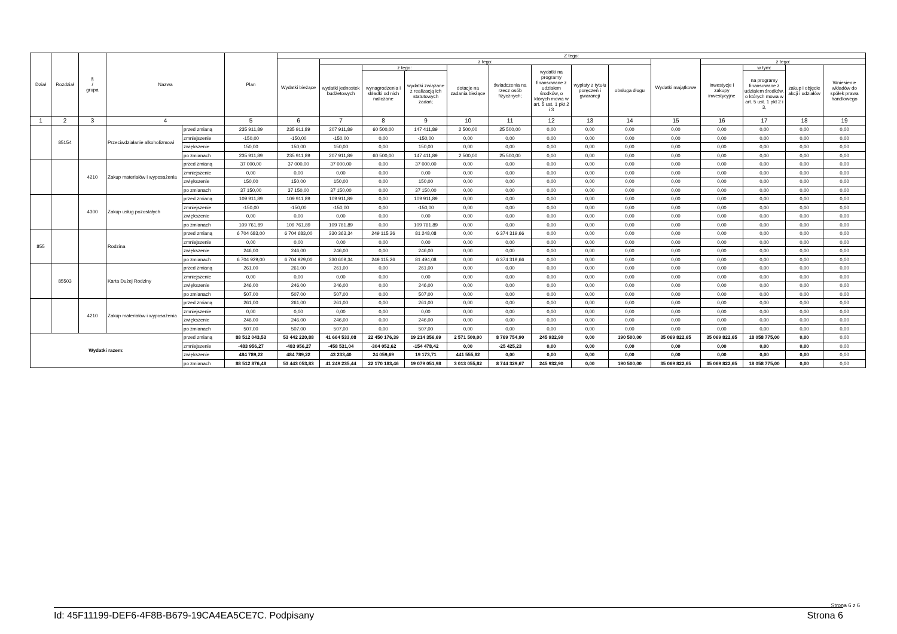| Dział | Rozdział | § / grupa | Nazwa | | Plan | Z tego: | | | | | | | | | | | | | |
| --- | --- | --- | --- | --- | --- | --- | --- | --- | --- | --- | --- | --- | --- | --- | --- | --- | --- | --- | --- |
| | | | | | | Wydatki bieżące | z tego: | | | | | | | | Wydatki majątkowe | z tego: | | | |
| | | | | | | | wydatki jednostek budżetowych | z tego: | | dotacje na zadania bieżące | świadczenia na rzecz osób fizycznych; | wydatki na programy finansowane z udziałem środków, o których mowa w art. 5 ust. 1 pkt 2 i 3 | wypłaty z tytułu poręczeń i gwarancji | obsługa długu | | inwestycje i zakupy inwestycyjne | w tym: | zakup i objęcie akcji i udziałów | Wniesienie wkładów do spółek prawa handlowego |
| | | | | | | | | wynagrodzenia i składki od nich naliczane | wydatki związane z realizacją ich statutowych zadań; | | | | | | | | na programy finansowane z udziałem środków, o których mowa w art. 5 ust. 1 pkt 2 i 3, | | |
| 1 | 2 | 3 | 4 | | 5 | 6 | 7 | 8 | 9 | 10 | 11 | 12 | 13 | 14 | 15 | 16 | 17 | 18 | 19 |
| | 85154 | | Przeciwdziałanie alkoholizmowi | przed zmianą | 235 911,89 | 235 911,89 | 207 911,89 | 60 500,00 | 147 411,89 | 2 500,00 | 25 500,00 | 0,00 | 0,00 | 0,00 | 0,00 | 0,00 | 0,00 | 0,00 | 0,00 |
| | | | | zmniejszenie | -150,00 | -150,00 | -150,00 | 0,00 | -150,00 | 0,00 | 0,00 | 0,00 | 0,00 | 0,00 | 0,00 | 0,00 | 0,00 | 0,00 | 0,00 |
| | | | | zwiększenie | 150,00 | 150,00 | 150,00 | 0,00 | 150,00 | 0,00 | 0,00 | 0,00 | 0,00 | 0,00 | 0,00 | 0,00 | 0,00 | 0,00 | 0,00 |
| | | | | po zmianach | 235 911,89 | 235 911,89 | 207 911,89 | 60 500,00 | 147 411,89 | 2 500,00 | 25 500,00 | 0,00 | 0,00 | 0,00 | 0,00 | 0,00 | 0,00 | 0,00 | 0,00 |
| | | 4210 | Zakup materiałów i wyposażenia | przed zmianą | 37 000,00 | 37 000,00 | 37 000,00 | 0,00 | 37 000,00 | 0,00 | 0,00 | 0,00 | 0,00 | 0,00 | 0,00 | 0,00 | 0,00 | 0,00 | 0,00 |
| | | | | zmniejszenie | 0,00 | 0,00 | 0,00 | 0,00 | 0,00 | 0,00 | 0,00 | 0,00 | 0,00 | 0,00 | 0,00 | 0,00 | 0,00 | 0,00 | 0,00 |
| | | | | zwiększenie | 150,00 | 150,00 | 150,00 | 0,00 | 150,00 | 0,00 | 0,00 | 0,00 | 0,00 | 0,00 | 0,00 | 0,00 | 0,00 | 0,00 | 0,00 |
| | | | | po zmianach | 37 150,00 | 37 150,00 | 37 150,00 | 0,00 | 37 150,00 | 0,00 | 0,00 | 0,00 | 0,00 | 0,00 | 0,00 | 0,00 | 0,00 | 0,00 | 0,00 |
| | | 4300 | Zakup usług pozostałych | przed zmianą | 109 911,89 | 109 911,89 | 109 911,89 | 0,00 | 109 911,89 | 0,00 | 0,00 | 0,00 | 0,00 | 0,00 | 0,00 | 0,00 | 0,00 | 0,00 | 0,00 |
| | | | | zmniejszenie | -150,00 | -150,00 | -150,00 | 0,00 | -150,00 | 0,00 | 0,00 | 0,00 | 0,00 | 0,00 | 0,00 | 0,00 | 0,00 | 0,00 | 0,00 |
| | | | | zwiększenie | 0,00 | 0,00 | 0,00 | 0,00 | 0,00 | 0,00 | 0,00 | 0,00 | 0,00 | 0,00 | 0,00 | 0,00 | 0,00 | 0,00 | 0,00 |
| | | | | po zmianach | 109 761,89 | 109 761,89 | 109 761,89 | 0,00 | 109 761,89 | 0,00 | 0,00 | 0,00 | 0,00 | 0,00 | 0,00 | 0,00 | 0,00 | 0,00 | 0,00 |
| 855 | | | Rodzina | przed zmianą | 6 704 683,00 | 6 704 683,00 | 330 363,34 | 249 115,26 | 81 248,08 | 0,00 | 6 374 319,66 | 0,00 | 0,00 | 0,00 | 0,00 | 0,00 | 0,00 | 0,00 | 0,00 |
| | | | | zmniejszenie | 0,00 | 0,00 | 0,00 | 0,00 | 0,00 | 0,00 | 0,00 | 0,00 | 0,00 | 0,00 | 0,00 | 0,00 | 0,00 | 0,00 | 0,00 |
| | | | | zwiększenie | 246,00 | 246,00 | 246,00 | 0,00 | 246,00 | 0,00 | 0,00 | 0,00 | 0,00 | 0,00 | 0,00 | 0,00 | 0,00 | 0,00 | 0,00 |
| | | | | po zmianach | 6 704 929,00 | 6 704 929,00 | 330 609,34 | 249 115,26 | 81 494,08 | 0,00 | 6 374 319,66 | 0,00 | 0,00 | 0,00 | 0,00 | 0,00 | 0,00 | 0,00 | 0,00 |
| | 85503 | | Karta Dużej Rodziny | przed zmianą | 261,00 | 261,00 | 261,00 | 0,00 | 261,00 | 0,00 | 0,00 | 0,00 | 0,00 | 0,00 | 0,00 | 0,00 | 0,00 | 0,00 | 0,00 |
| | | | | zmniejszenie | 0,00 | 0,00 | 0,00 | 0,00 | 0,00 | 0,00 | 0,00 | 0,00 | 0,00 | 0,00 | 0,00 | 0,00 | 0,00 | 0,00 | 0,00 |
| | | | | zwiększenie | 246,00 | 246,00 | 246,00 | 0,00 | 246,00 | 0,00 | 0,00 | 0,00 | 0,00 | 0,00 | 0,00 | 0,00 | 0,00 | 0,00 | 0,00 |
| | | | | po zmianach | 507,00 | 507,00 | 507,00 | 0,00 | 507,00 | 0,00 | 0,00 | 0,00 | 0,00 | 0,00 | 0,00 | 0,00 | 0,00 | 0,00 | 0,00 |
| | | 4210 | Zakup materiałów i wyposażenia | przed zmianą | 261,00 | 261,00 | 261,00 | 0,00 | 261,00 | 0,00 | 0,00 | 0,00 | 0,00 | 0,00 | 0,00 | 0,00 | 0,00 | 0,00 | 0,00 |
| | | | | zmniejszenie | 0,00 | 0,00 | 0,00 | 0,00 | 0,00 | 0,00 | 0,00 | 0,00 | 0,00 | 0,00 | 0,00 | 0,00 | 0,00 | 0,00 | 0,00 |
| | | | | zwiększenie | 246,00 | 246,00 | 246,00 | 0,00 | 246,00 | 0,00 | 0,00 | 0,00 | 0,00 | 0,00 | 0,00 | 0,00 | 0,00 | 0,00 | 0,00 |
| | | | | po zmianach | 507,00 | 507,00 | 507,00 | 0,00 | 507,00 | 0,00 | 0,00 | 0,00 | 0,00 | 0,00 | 0,00 | 0,00 | 0,00 | 0,00 | 0,00 |
| Wydatki razem: | | | | przed zmianą | 88 512 043,53 | 53 442 220,88 | 41 664 533,08 | 22 450 176,39 | 19 214 356,69 | 2 571 500,00 | 8 769 754,90 | 245 932,90 | 0,00 | 190 500,00 | 35 069 822,65 | 35 069 822,65 | 18 058 775,00 | 0,00 | 0,00 |
| | | | | zmniejszenie | -483 956,27 | -483 956,27 | -458 531,04 | -304 052,62 | -154 478,42 | 0,00 | -25 425,23 | 0,00 | 0,00 | 0,00 | 0,00 | 0,00 | 0,00 | 0,00 | 0,00 |
| | | | | zwiększenie | 484 789,22 | 484 789,22 | 43 233,40 | 24 059,69 | 19 173,71 | 441 555,82 | 0,00 | 0,00 | 0,00 | 0,00 | 0,00 | 0,00 | 0,00 | 0,00 | 0,00 |
| | | | | po zmianach | 88 512 876,48 | 53 443 053,83 | 41 249 235,44 | 22 170 183,46 | 19 079 051,98 | 3 013 055,82 | 8 744 329,67 | 245 932,90 | 0,00 | 190 500,00 | 35 069 822,65 | 35 069 822,65 | 18 058 775,00 | 0,00 | 0,00 |
Strona 6 z 6
Id: 45F11199-DEF6-4F8B-B679-19CA4EA5CE7C. Podpisany Strona 6